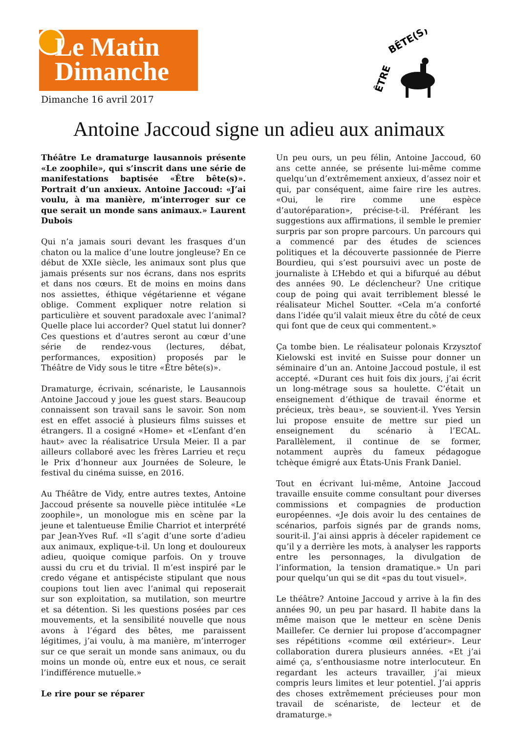Le Matin
Dimanche
Dimanche 16 avril 2017
ÊTRE
BÊTE(S)
Antoine Jaccoud signe un adieu aux animaux
Théâtre Le dramaturge lausannois présente «Le zoophile», qui s’inscrit dans une série de manifestations baptisée «Être bête(s)». Portrait d’un anxieux. Antoine Jaccoud: «J’ai voulu, à ma manière, m’interroger sur ce que serait un monde sans animaux.» Laurent Dubois
Qui n’a jamais souri devant les frasques d’un chaton ou la malice d’une loutre jongleuse? En ce début de XXIe siècle, les animaux sont plus que jamais présents sur nos écrans, dans nos esprits et dans nos cœurs. Et de moins en moins dans nos assiettes, éthique végétarienne et végane oblige. Comment expliquer notre relation si particulière et souvent paradoxale avec l’animal? Quelle place lui accorder? Quel statut lui donner? Ces questions et d’autres seront au cœur d’une série de rendez-vous (lectures, débat, performances, exposition) proposés par le Théâtre de Vidy sous le titre «Être bête(s)».
Dramaturge, écrivain, scénariste, le Lausannois Antoine Jaccoud y joue les guest stars. Beaucoup connaissent son travail sans le savoir. Son nom est en effet associé à plusieurs films suisses et étrangers. Il a cosigné «Home» et «L’enfant d’en haut» avec la réalisatrice Ursula Meier. Il a par ailleurs collaboré avec les frères Larrieu et reçu le Prix d’honneur aux Journées de Soleure, le festival du cinéma suisse, en 2016.
Au Théâtre de Vidy, entre autres textes, Antoine Jaccoud présente sa nouvelle pièce intitulée «Le zoophile», un monologue mis en scène par la jeune et talentueuse Émilie Charriot et interprété par Jean-Yves Ruf. «Il s’agit d’une sorte d’adieu aux animaux, explique-t-il. Un long et douloureux adieu, quoique comique parfois. On y trouve aussi du cru et du trivial. Il m’est inspiré par le credo végane et antispéciste stipulant que nous coupions tout lien avec l’animal qui reposerait sur son exploitation, sa mutilation, son meurtre et sa détention. Si les questions posées par ces mouvements, et la sensibilité nouvelle que nous avons à l’égard des bêtes, me paraissent légitimes, j’ai voulu, à ma manière, m’interroger sur ce que serait un monde sans animaux, ou du moins un monde où, entre eux et nous, ce serait l’indifférence mutuelle.»
Le rire pour se réparer
Un peu ours, un peu félin, Antoine Jaccoud, 60 ans cette année, se présente lui-même comme quelqu’un d’extrêmement anxieux, d’assez noir et qui, par conséquent, aime faire rire les autres. «Oui, le rire comme une espèce d’autoréparation», précise-t-il. Préférant les suggestions aux affirmations, il semble le premier surpris par son propre parcours. Un parcours qui a commencé par des études de sciences politiques et la découverte passionnée de Pierre Bourdieu, qui s’est poursuivi avec un poste de journaliste à L’Hebdo et qui a bifurqué au début des années 90. Le déclencheur? Une critique coup de poing qui avait terriblement blessé le réalisateur Michel Soutter. «Cela m’a conforté dans l’idée qu’il valait mieux être du côté de ceux qui font que de ceux qui commentent.»
Ça tombe bien. Le réalisateur polonais Krzysztof Kielowski est invité en Suisse pour donner un séminaire d’un an. Antoine Jaccoud postule, il est accepté. «Durant ces huit fois dix jours, j’ai écrit un long-métrage sous sa houlette. C’était un enseignement d’éthique de travail énorme et précieux, très beau», se souvient-il. Yves Yersin lui propose ensuite de mettre sur pied un enseignement du scénario à l’ECAL. Parallèlement, il continue de se former, notamment auprès du fameux pédagogue tchèque émigré aux États-Unis Frank Daniel.
Tout en écrivant lui-même, Antoine Jaccoud travaille ensuite comme consultant pour diverses commissions et compagnies de production européennes. «Je dois avoir lu des centaines de scénarios, parfois signés par de grands noms, sourit-il. J’ai ainsi appris à déceler rapidement ce qu’il y a derrière les mots, à analyser les rapports entre les personnages, la divulgation de l’information, la tension dramatique.» Un pari pour quelqu’un qui se dit «pas du tout visuel».
Le théâtre? Antoine Jaccoud y arrive à la fin des années 90, un peu par hasard. Il habite dans la même maison que le metteur en scène Denis Maillefer. Ce dernier lui propose d’accompagner ses répétitions «comme œil extérieur». Leur collaboration durera plusieurs années. «Et j’ai aimé ça, s’enthousiasme notre interlocuteur. En regardant les acteurs travailler, j’ai mieux compris leurs limites et leur potentiel. J’ai appris des choses extrêmement précieuses pour mon travail de scénariste, de lecteur et de dramaturge.»